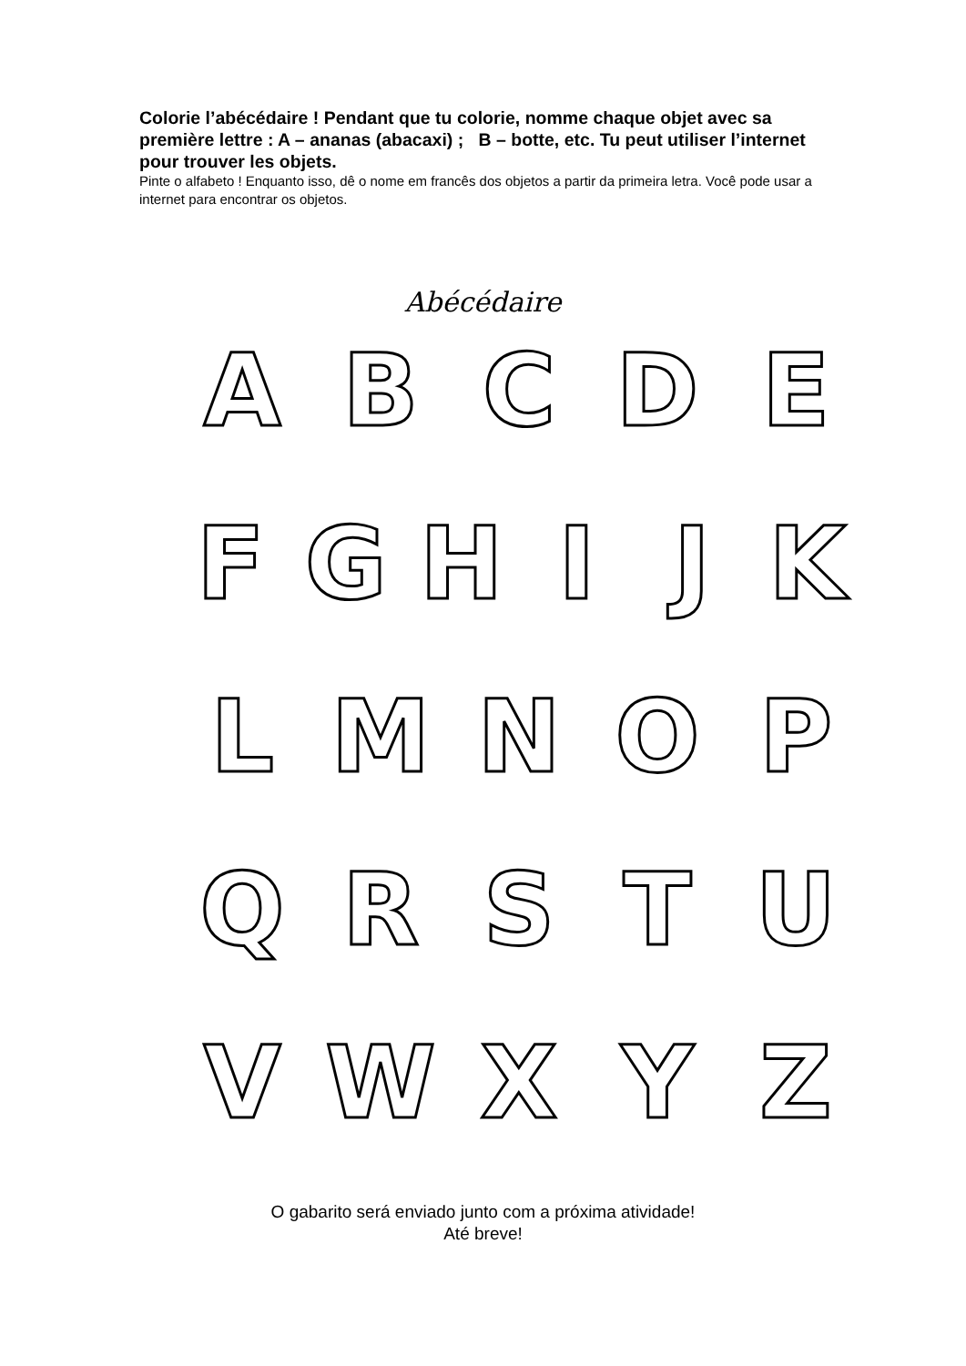Colorie l’abécédaire ! Pendant que tu colorie, nomme chaque objet avec sa première lettre : A – ananas (abacaxi) ; B – botte, etc. Tu peut utiliser l’internet pour trouver les objets.
Pinte o alfabeto ! Enquanto isso, dê o nome em francês dos objetos a partir da primeira letra. Você pode usar a internet para encontrar os objetos.
Abécédaire
A B C D E
F G H I J K
L M N O P
Q R S T U
V W X Y Z
O gabarito será enviado junto com a próxima atividade!
Até breve!